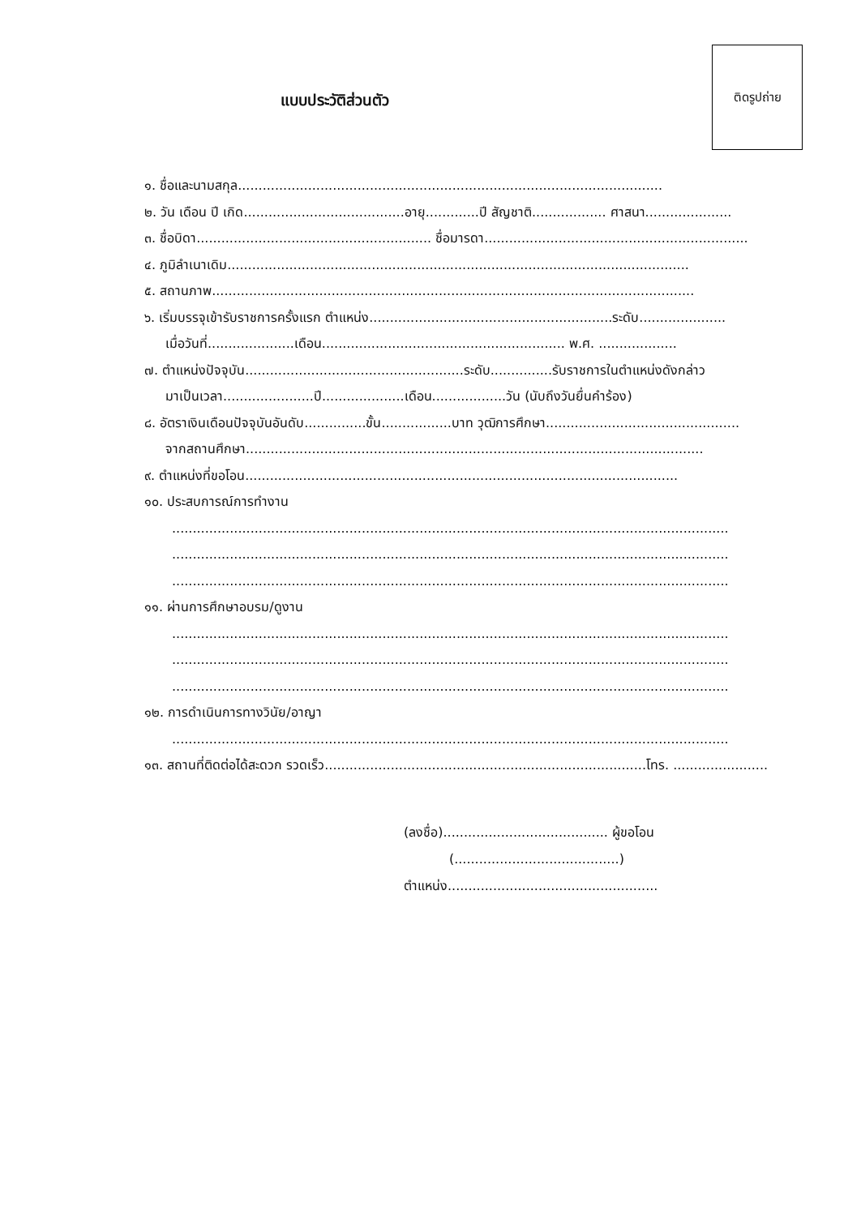แบบประวัติส่วนตัว
ติดรูปถ่าย
๑. ชื่อและนามสกุล.......................................................................................................
๒. วัน เดือน ปี เกิด.......................................อายุ.............ปี สัญชาติ.................. ศาสนา.....................
๓. ชื่อบิดา......................................................... ชื่อมารดา................................................................
๔. ภูมิลำเนาเดิม................................................................................................................
๕. สถานภาพ.....................................................................................................................
๖. เริ่มบรรจุเข้ารับราชการครั้งแรก ตำแหน่ง...........................................................ระดับ.....................
เมื่อวันที่.....................เดือน........................................................... พ.ศ. ...................
๗. ตำแหน่งปัจจุบัน.....................................................ระดับ...............รับราชการในตำแหน่งดังกล่าว
มาเป็นเวลา......................ปี....................เดือน..................วัน (นับถึงวันยื่นคำร้อง)
๘. อัตราเงินเดือนปัจจุบันอันดับ...............ขั้น.................บาท วุฒิการศึกษา...............................................
จากสถานศึกษา...............................................................................................................
๙. ตำแหน่งที่ขอโอน.........................................................................................................
๑๐. ประสบการณ์การทำงาน
.......................................................................................................................................
.......................................................................................................................................
.......................................................................................................................................
๑๑. ผ่านการศึกษาอบรม/ดูงาน
.......................................................................................................................................
.......................................................................................................................................
.......................................................................................................................................
๑๒. การดำเนินการทางวินัย/อาญา
.......................................................................................................................................
๑๓. สถานที่ติดต่อได้สะดวก รวดเร็ว..............................................................................โทร. ............................
(ลงชื่อ)........................................ ผู้ขอโอน
(........................................)
ตำแหน่ง...................................................